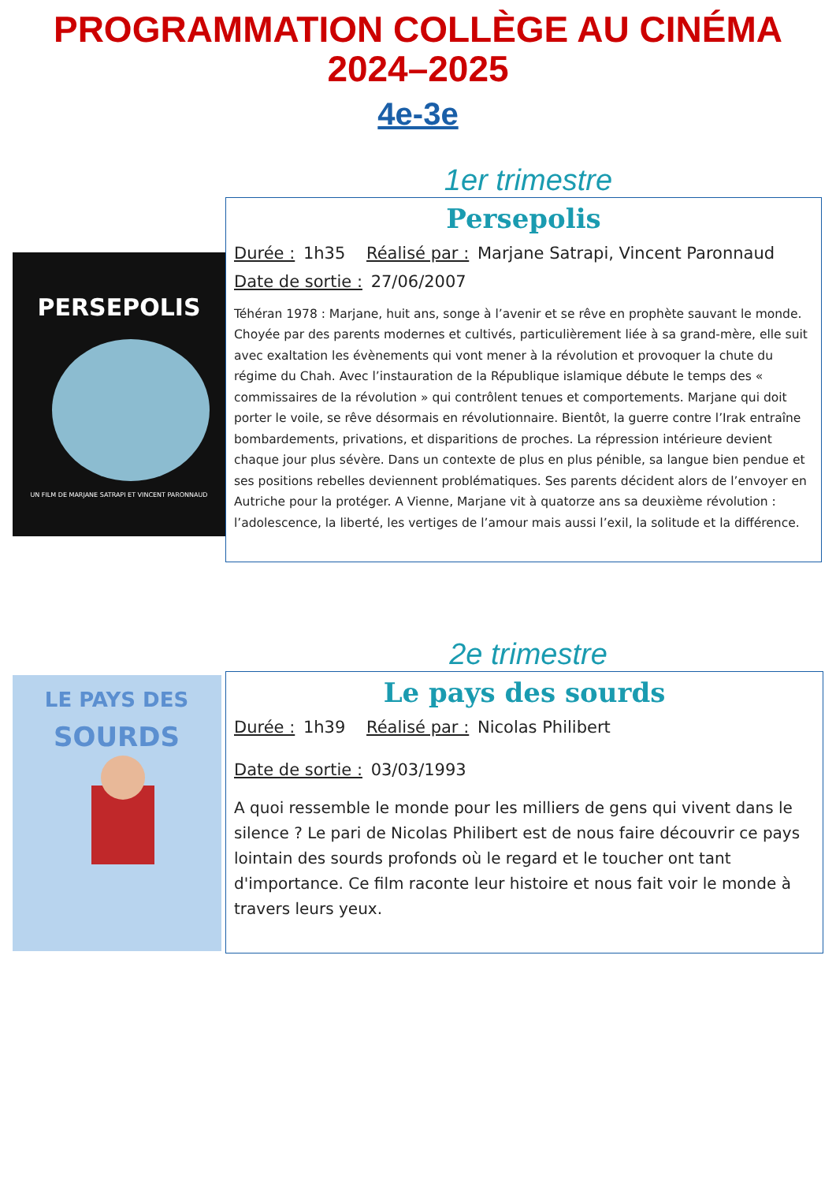PROGRAMMATION COLLÈGE AU CINÉMA
2024–2025
4e-3e
1er trimestre
PERSEPOLIS
UN FILM DE MARJANE SATRAPI ET VINCENT PARONNAUD
Persepolis
Durée : 1h35 Réalisé par : Marjane Satrapi, Vincent Paronnaud
Date de sortie : 27/06/2007
Téhéran 1978 : Marjane, huit ans, songe à l’avenir et se rêve en prophète sauvant le monde. Choyée par des parents modernes et cultivés, particulièrement liée à sa grand-mère, elle suit avec exaltation les évènements qui vont mener à la révolution et provoquer la chute du régime du Chah. Avec l’instauration de la République islamique débute le temps des « commissaires de la révolution » qui contrôlent tenues et comportements. Marjane qui doit porter le voile, se rêve désormais en révolutionnaire. Bientôt, la guerre contre l’Irak entraîne bombardements, privations, et disparitions de proches. La répression intérieure devient chaque jour plus sévère. Dans un contexte de plus en plus pénible, sa langue bien pendue et ses positions rebelles deviennent problématiques. Ses parents décident alors de l’envoyer en Autriche pour la protéger. A Vienne, Marjane vit à quatorze ans sa deuxième révolution : l’adolescence, la liberté, les vertiges de l’amour mais aussi l’exil, la solitude et la différence.
2e trimestre
LE PAYS DES
SOURDS
Le pays des sourds
Durée : 1h39 Réalisé par : Nicolas Philibert
Date de sortie : 03/03/1993
A quoi ressemble le monde pour les milliers de gens qui vivent dans le silence ? Le pari de Nicolas Philibert est de nous faire découvrir ce pays lointain des sourds profonds où le regard et le toucher ont tant d'importance. Ce film raconte leur histoire et nous fait voir le monde à travers leurs yeux.